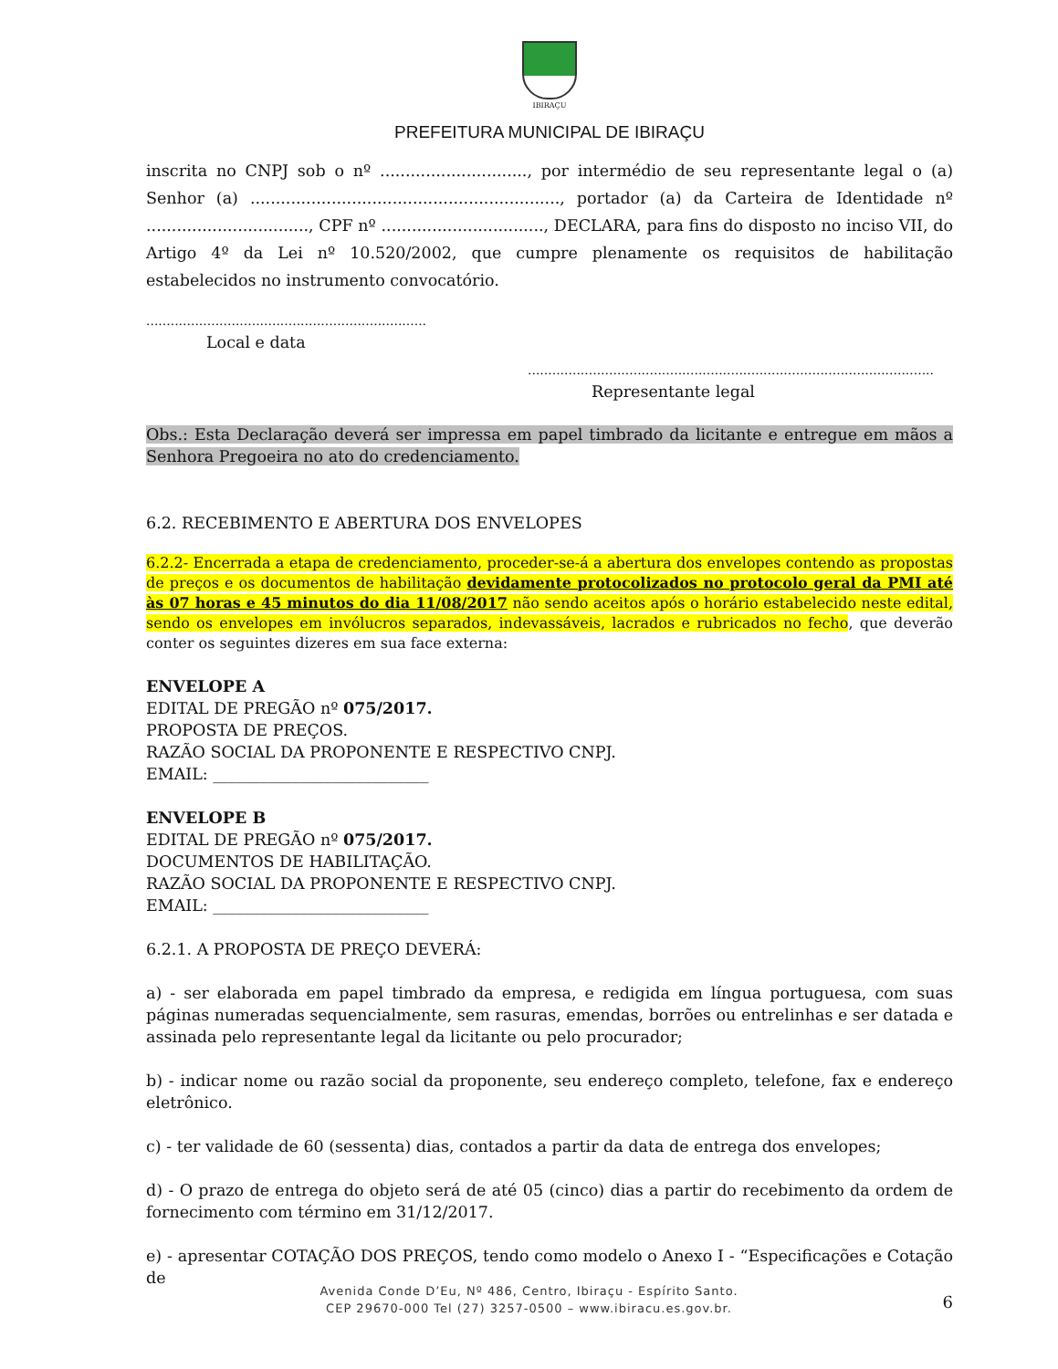IBIRAÇU
PREFEITURA MUNICIPAL DE IBIRAÇU
inscrita no CNPJ sob o nº ............................., por intermédio de seu representante legal o (a) Senhor (a) ............................................................., portador (a) da Carteira de Identidade nº ................................, CPF nº ................................, DECLARA, para fins do disposto no inciso VII, do Artigo 4º da Lei nº 10.520/2002, que cumpre plenamente os requisitos de habilitação estabelecidos no instrumento convocatório.
.....................................................................
Local e data
....................................................................................................
Representante legal
Obs.: Esta Declaração deverá ser impressa em papel timbrado da licitante e entregue em mãos a Senhora Pregoeira no ato do credenciamento.
6.2. RECEBIMENTO E ABERTURA DOS ENVELOPES
6.2.2- Encerrada a etapa de credenciamento, proceder-se-á a abertura dos envelopes contendo as propostas de preços e os documentos de habilitação devidamente protocolizados no protocolo geral da PMI até às 07 horas e 45 minutos do dia 11/08/2017 não sendo aceitos após o horário estabelecido neste edital, sendo os envelopes em invólucros separados, indevassáveis, lacrados e rubricados no fecho, que deverão conter os seguintes dizeres em sua face externa:
ENVELOPE A
EDITAL DE PREGÃO nº 075/2017.
PROPOSTA DE PREÇOS.
RAZÃO SOCIAL DA PROPONENTE E RESPECTIVO CNPJ.
EMAIL: ___________________________
ENVELOPE B
EDITAL DE PREGÃO nº 075/2017.
DOCUMENTOS DE HABILITAÇÃO.
RAZÃO SOCIAL DA PROPONENTE E RESPECTIVO CNPJ.
EMAIL: ___________________________
6.2.1. A PROPOSTA DE PREÇO DEVERÁ:
a) - ser elaborada em papel timbrado da empresa, e redigida em língua portuguesa, com suas páginas numeradas sequencialmente, sem rasuras, emendas, borrões ou entrelinhas e ser datada e assinada pelo representante legal da licitante ou pelo procurador;
b) - indicar nome ou razão social da proponente, seu endereço completo, telefone, fax e endereço eletrônico.
c) - ter validade de 60 (sessenta) dias, contados a partir da data de entrega dos envelopes;
d) - O prazo de entrega do objeto será de até 05 (cinco) dias a partir do recebimento da ordem de fornecimento com término em 31/12/2017.
e) - apresentar COTAÇÃO DOS PREÇOS, tendo como modelo o Anexo I - “Especificações e Cotação de
6
Avenida Conde D’Eu, Nº 486, Centro, Ibiraçu - Espírito Santo.
CEP 29670-000 Tel (27) 3257-0500 – www.ibiracu.es.gov.br.